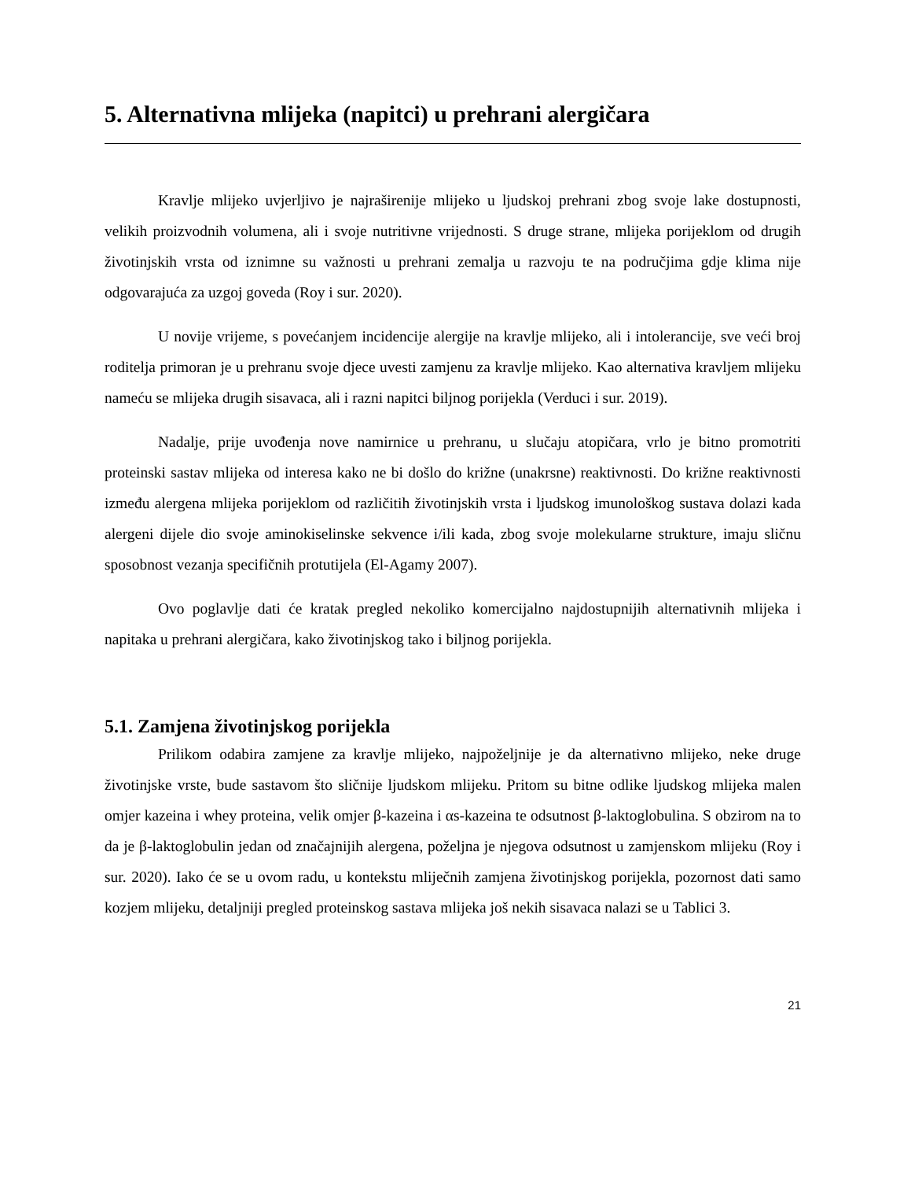5. Alternativna mlijeka (napitci) u prehrani alergičara
Kravlje mlijeko uvjerljivo je najraširenije mlijeko u ljudskoj prehrani zbog svoje lake dostupnosti, velikih proizvodnih volumena, ali i svoje nutritivne vrijednosti. S druge strane, mlijeka porijeklom od drugih životinjskih vrsta od iznimne su važnosti u prehrani zemalja u razvoju te na područjima gdje klima nije odgovarajuća za uzgoj goveda (Roy i sur. 2020).
U novije vrijeme, s povećanjem incidencije alergije na kravlje mlijeko, ali i intolerancije, sve veći broj roditelja primoran je u prehranu svoje djece uvesti zamjenu za kravlje mlijeko. Kao alternativa kravljem mlijeku nameću se mlijeka drugih sisavaca, ali i razni napitci biljnog porijekla (Verduci i sur. 2019).
Nadalje, prije uvođenja nove namirnice u prehranu, u slučaju atopičara, vrlo je bitno promotriti proteinski sastav mlijeka od interesa kako ne bi došlo do križne (unakrsne) reaktivnosti. Do križne reaktivnosti između alergena mlijeka porijeklom od različitih životinjskih vrsta i ljudskog imunološkog sustava dolazi kada alergeni dijele dio svoje aminokiselinske sekvence i/ili kada, zbog svoje molekularne strukture, imaju sličnu sposobnost vezanja specifičnih protutijela (El-Agamy 2007).
Ovo poglavlje dati će kratak pregled nekoliko komercijalno najdostupnijih alternativnih mlijeka i napitaka u prehrani alergičara, kako životinjskog tako i biljnog porijekla.
5.1. Zamjena životinjskog porijekla
Prilikom odabira zamjene za kravlje mlijeko, najpoželjnije je da alternativno mlijeko, neke druge životinjske vrste, bude sastavom što sličnije ljudskom mlijeku. Pritom su bitne odlike ljudskog mlijeka malen omjer kazeina i whey proteina, velik omjer β-kazeina i αs-kazeina te odsutnost β-laktoglobulina. S obzirom na to da je β-laktoglobulin jedan od značajnijih alergena, poželjna je njegova odsutnost u zamjenskom mlijeku (Roy i sur. 2020). Iako će se u ovom radu, u kontekstu mliječnih zamjena životinjskog porijekla, pozornost dati samo kozjem mlijeku, detaljniji pregled proteinskog sastava mlijeka još nekih sisavaca nalazi se u Tablici 3.
21